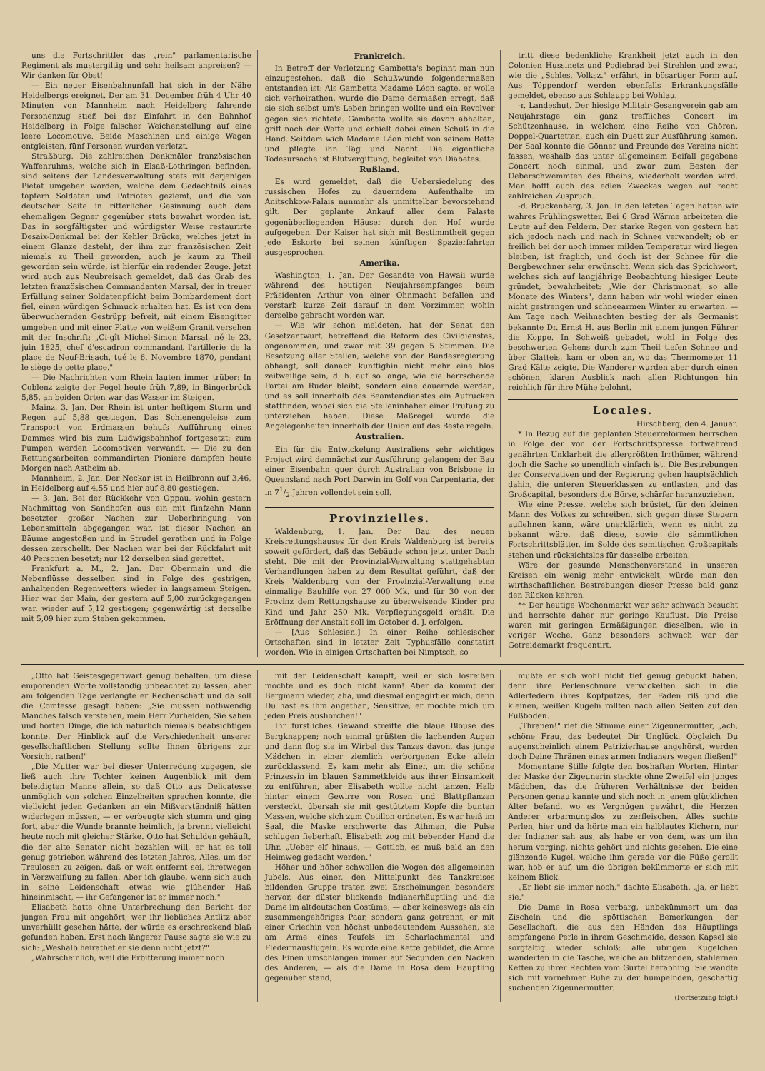uns die Fortschrittler das „rein" parlamentarische Regiment als mustergiltig und sehr heilsam anpreisen? — Wir danken für Obst!
— Ein neuer Eisenbahnunfall hat sich in der Nähe Heidelbergs ereignet. Der am 31. December früh 4 Uhr 40 Minuten von Mannheim nach Heidelberg fahrende Personenzug stieß bei der Einfahrt in den Bahnhof Heidelberg in Folge falscher Weichenstellung auf eine leere Locomotive. Beide Maschinen und einige Wagen entgleisten, fünf Personen wurden verletzt.
Straßburg. Die zahlreichen Denkmäler französischen Waffenruhms, welche sich in Elsaß-Lothringen befinden, sind seitens der Landesverwaltung stets mit derjenigen Pietät umgeben worden, welche dem Gedächtniß eines tapfern Soldaten und Patrioten geziemt, und die von deutscher Seite in ritterlicher Gesinnung auch dem ehemaligen Gegner gegenüber stets bewahrt worden ist. Das in sorgfältigster und würdigster Weise restaurirte Desaix-Denkmal bei der Kehler Brücke, welches jetzt in einem Glanze dasteht, der ihm zur französischen Zeit niemals zu Theil geworden, auch je kaum zu Theil geworden sein würde, ist hierfür ein redender Zeuge. Jetzt wird auch aus Neubreisach gemeldet, daß das Grab des letzten französischen Commandanten Marsal, der in treuer Erfüllung seiner Soldatenpflicht beim Bombardement dort fiel, einen würdigen Schmuck erhalten hat. Es ist von dem überwuchernden Gestrüpp befreit, mit einem Eisengitter umgeben und mit einer Platte von weißem Granit versehen mit der Inschrift: „Ci-gît Michel-Simon Marsal, né le 23. juin 1825, chef d'escadron commandant l'artillerie de la place de Neuf-Brisach, tué le 6. Novembre 1870, pendant le siège de cette place."
— Die Nachrichten vom Rhein lauten immer trüber: In Coblenz zeigte der Pegel heute früh 7,89, in Bingerbrück 5,85, an beiden Orten war das Wasser im Steigen.
Mainz, 3. Jan. Der Rhein ist unter heftigem Sturm und Regen auf 5,88 gestiegen. Das Schienengeleise zum Transport von Erdmassen behufs Aufführung eines Dammes wird bis zum Ludwigsbahnhof fortgesetzt; zum Pumpen werden Locomotiven verwandt. — Die zu den Rettungsarbeiten commandirten Pioniere dampfen heute Morgen nach Astheim ab.
Mannheim, 2. Jan. Der Neckar ist in Heilbronn auf 3,46, in Heidelberg auf 4,55 und hier auf 8,80 gestiegen.
— 3. Jan. Bei der Rückkehr von Oppau, wohin gestern Nachmittag von Sandhofen aus ein mit fünfzehn Mann besetzter großer Nachen zur Ueberbringung von Lebensmitteln abgegangen war, ist dieser Nachen an Bäume angestoßen und in Strudel gerathen und in Folge dessen zerschellt. Der Nachen war bei der Rückfahrt mit 40 Personen besetzt; nur 12 derselben sind gerettet.
Frankfurt a. M., 2. Jan. Der Obermain und die Nebenflüsse desselben sind in Folge des gestrigen, anhaltenden Regenwetters wieder in langsamem Steigen. Hier war der Main, der gestern auf 5,00 zurückgegangen war, wieder auf 5,12 gestiegen; gegenwärtig ist derselbe mit 5,09 hier zum Stehen gekommen.
Frankreich.
In Betreff der Verletzung Gambetta's beginnt man nun einzugestehen, daß die Schußwunde folgendermaßen entstanden ist: Als Gambetta Madame Léon sagte, er wolle sich verheirathen, wurde die Dame dermaßen erregt, daß sie sich selbst um's Leben bringen wollte und ein Revolver gegen sich richtete. Gambetta wollte sie davon abhalten, griff nach der Waffe und erhielt dabei einen Schuß in die Hand. Seitdem wich Madame Léon nicht von seinem Bette und pflegte ihn Tag und Nacht. Die eigentliche Todesursache ist Blutvergiftung, begleitet von Diabetes.
Rußland.
Es wird gemeldet, daß die Uebersiedelung des russischen Hofes zu dauerndem Aufenthalte im Anitschkow-Palais nunmehr als unmittelbar bevorstehend gilt. Der geplante Ankauf aller dem Palaste gegenüberliegenden Häuser durch den Hof wurde aufgegeben. Der Kaiser hat sich mit Bestimmtheit gegen jede Eskorte bei seinen künftigen Spazierfahrten ausgesprochen.
Amerika.
Washington, 1. Jan. Der Gesandte von Hawaii wurde während des heutigen Neujahrsempfanges beim Präsidenten Arthur von einer Ohnmacht befallen und verstarb kurze Zeit darauf in dem Vorzimmer, wohin derselbe gebracht worden war.
— Wie wir schon meldeten, hat der Senat den Gesetzentwurf, betreffend die Reform des Civildienstes, angenommen, und zwar mit 39 gegen 5 Stimmen. Die Besetzung aller Stellen, welche von der Bundesregierung abhängt, soll danach künftighin nicht mehr eine blos zeitweilige sein, d. h. auf so lange, wie die herrschende Partei am Ruder bleibt, sondern eine dauernde werden, und es soll innerhalb des Beamtendienstes ein Aufrücken stattfinden, wobei sich die Stelleninhaber einer Prüfung zu unterziehen haben. Diese Maßregel würde die Angelegenheiten innerhalb der Union auf das Beste regeln.
Australien.
Ein für die Entwickelung Australiens sehr wichtiges Project wird demnächst zur Ausführung gelangen: der Bau einer Eisenbahn quer durch Australien von Brisbone in Queensland nach Port Darwin im Golf von Carpentaria, der in 71/2 Jahren vollendet sein soll.
Provinzielles.
Waldenburg, 1. Jan. Der Bau des neuen Kreisrettungshauses für den Kreis Waldenburg ist bereits soweit gefördert, daß das Gebäude schon jetzt unter Dach steht. Die mit der Provinzial-Verwaltung stattgehabten Verhandlungen haben zu dem Resultat geführt, daß der Kreis Waldenburg von der Provinzial-Verwaltung eine einmalige Bauhilfe von 27 000 Mk. und für 30 von der Provinz dem Rettungshause zu überweisende Kinder pro Kind und Jahr 250 Mk. Verpflegungsgeld erhält. Die Eröffnung der Anstalt soll im October d. J. erfolgen.
— [Aus Schlesien.] In einer Reihe schlesischer Ortschaften sind in letzter Zeit Typhusfälle constatirt worden. Wie in einigen Ortschaften bei Nimptsch, so
tritt diese bedenkliche Krankheit jetzt auch in den Colonien Hussinetz und Podiebrad bei Strehlen und zwar, wie die „Schles. Volksz." erfährt, in bösartiger Form auf. Aus Töppendorf werden ebenfalls Erkrankungsfälle gemeldet, ebenso aus Schlaupp bei Wohlau.
-r. Landeshut. Der hiesige Militair-Gesangverein gab am Neujahrstage ein ganz treffliches Concert im Schützenhause, in welchem eine Reihe von Chören, Doppel-Quartetten, auch ein Duett zur Ausführung kamen. Der Saal konnte die Gönner und Freunde des Vereins nicht fassen, weshalb das unter allgemeinem Beifall gegebene Concert noch einmal, und zwar zum Besten der Ueberschwemmten des Rheins, wiederholt werden wird. Man hofft auch des edlen Zweckes wegen auf recht zahlreichen Zuspruch.
-d. Brückenberg, 3. Jan. In den letzten Tagen hatten wir wahres Frühlingswetter. Bei 6 Grad Wärme arbeiteten die Leute auf den Feldern. Der starke Regen von gestern hat sich jedoch nach und nach in Schnee verwandelt; ob er freilich bei der noch immer milden Temperatur wird liegen bleiben, ist fraglich, und doch ist der Schnee für die Bergbewohner sehr erwünscht. Wenn sich das Sprichwort, welches sich auf langjährige Beobachtung hiesiger Leute gründet, bewahrheitet: „Wie der Christmonat, so alle Monate des Winters", dann haben wir wohl wieder einen nicht gestrengen und schneearmen Winter zu erwarten. — Am Tage nach Weihnachten bestieg der als Germanist bekannte Dr. Ernst H. aus Berlin mit einem jungen Führer die Koppe. In Schweiß gebadet, wohl in Folge des beschwerten Gehens durch zum Theil tiefen Schnee und über Glatteis, kam er oben an, wo das Thermometer 11 Grad Kälte zeigte. Die Wanderer wurden aber durch einen schönen, klaren Ausblick nach allen Richtungen hin reichlich für ihre Mühe belohnt.
Locales.
Hirschberg, den 4. Januar.
* In Bezug auf die geplanten Steuerreformen herrschen in Folge der von der Fortschrittspresse fortwährend genährten Unklarheit die allergrößten Irrthümer, während doch die Sache so unendlich einfach ist. Die Bestrebungen der Conservativen und der Regierung gehen hauptsächlich dahin, die unteren Steuerklassen zu entlasten, und das Großcapital, besonders die Börse, schärfer heranzuziehen.
Wie eine Presse, welche sich brüstet, für den kleinen Mann des Volkes zu schreiben, sich gegen diese Steuern auflehnen kann, wäre unerklärlich, wenn es nicht zu bekannt wäre, daß diese, sowie die sämmtlichen Fortschrittsblätter, im Solde des semitischen Großcapitals stehen und rücksichtslos für dasselbe arbeiten.
Wäre der gesunde Menschenverstand in unseren Kreisen ein wenig mehr entwickelt, würde man den wirthschaftlichen Bestrebungen dieser Presse bald ganz den Rücken kehren.
** Der heutige Wochenmarkt war sehr schwach besucht und herrschte daher nur geringe Kauflust. Die Preise waren mit geringen Ermäßigungen dieselben, wie in voriger Woche. Ganz besonders schwach war der Getreidemarkt frequentirt.
„Otto hat Geistesgegenwart genug behalten, um diese empörenden Worte vollständig unbeachtet zu lassen, aber am folgenden Tage verlangte er Rechenschaft und da soll die Comtesse gesagt haben: „Sie müssen nothwendig Manches falsch verstehen, mein Herr Zurheiden, Sie sahen und hörten Dinge, die ich natürlich niemals beabsichtigen konnte. Der Hinblick auf die Verschiedenheit unserer gesellschaftlichen Stellung sollte Ihnen übrigens zur Vorsicht rathen!"
„Die Mutter war bei dieser Unterredung zugegen, sie ließ auch ihre Tochter keinen Augenblick mit dem beleidigten Manne allein, so daß Otto aus Delicatesse unmöglich von solchen Einzelheiten sprechen konnte, die vielleicht jeden Gedanken an ein Mißverständniß hätten widerlegen müssen, — er verbeugte sich stumm und ging fort, aber die Wunde brannte heimlich, ja brennt vielleicht heute noch mit gleicher Stärke. Otto hat Schulden gehäuft, die der alte Senator nicht bezahlen will, er hat es toll genug getrieben während des letzten Jahres, Alles, um der Treulosen zu zeigen, daß er weit entfernt sei, ihretwegen in Verzweiflung zu fallen. Aber ich glaube, wenn sich auch in seine Leidenschaft etwas wie glühender Haß hineinmischt, — ihr Gefangener ist er immer noch."
Elisabeth hatte ohne Unterbrechung den Bericht der jungen Frau mit angehört; wer ihr liebliches Antlitz aber unverhüllt gesehen hätte, der würde es erschreckend blaß gefunden haben. Erst nach längerer Pause sagte sie wie zu sich: „Weshalb heirathet er sie denn nicht jetzt?"
„Wahrscheinlich, weil die Erbitterung immer noch
mit der Leidenschaft kämpft, weil er sich losreißen möchte und es doch nicht kann! Aber da kommt der Bergmann wieder, aha, und diesmal engagirt er mich, denn Du hast es ihm angethan, Sensitive, er möchte mich um jeden Preis aushorchen!"
Ihr fürstliches Gewand streifte die blaue Blouse des Bergknappen; noch einmal grüßten die lachenden Augen und dann flog sie im Wirbel des Tanzes davon, das junge Mädchen in einer ziemlich verborgenen Ecke allein zurücklassend. Es kam mehr als Einer, um die schöne Prinzessin im blauen Sammetkleide aus ihrer Einsamkeit zu entführen, aber Elisabeth wollte nicht tanzen. Halb hinter einem Gewirre von Rosen und Blattpflanzen versteckt, übersah sie mit gestütztem Kopfe die bunten Massen, welche sich zum Cotillon ordneten. Es war heiß im Saal, die Maske erschwerte das Athmen, die Pulse schlugen fieberhaft, Elisabeth zog mit bebender Hand die Uhr. „Ueber elf hinaus, — Gottlob, es muß bald an den Heimweg gedacht werden."
Höher und höher schwollen die Wogen des allgemeinen Jubels. Aus einer, den Mittelpunkt des Tanzkreises bildenden Gruppe traten zwei Erscheinungen besonders hervor, der düster blickende Indianerhäuptling und die Dame im altdeutschen Costüme, — aber keineswegs als ein zusammengehöriges Paar, sondern ganz getrennt, er mit einer Griechin von höchst unbedeutendem Aussehen, sie am Arme eines Teufels im Scharlachmantel und Fledermausflügeln. Es wurde eine Kette gebildet, die Arme des Einen umschlangen immer auf Secunden den Nacken des Anderen, — als die Dame in Rosa dem Häuptling gegenüber stand,
mußte er sich wohl nicht tief genug gebückt haben, denn ihre Perlenschnüre verwickelten sich in die Adlerfedern ihres Kopfputzes, der Faden riß und die kleinen, weißen Kugeln rollten nach allen Seiten auf den Fußboden.
„Thränen!" rief die Stimme einer Zigeunermutter, „ach, schöne Frau, das bedeutet Dir Unglück. Obgleich Du augenscheinlich einem Patrizierhause angehörst, werden doch Deine Thränen eines armen Indianers wegen fließen!"
Momentane Stille folgte den boshaften Worten. Hinter der Maske der Zigeunerin steckte ohne Zweifel ein junges Mädchen, das die früheren Verhältnisse der beiden Personen genau kannte und sich noch in jenem glücklichen Alter befand, wo es Vergnügen gewährt, die Herzen Anderer erbarmungslos zu zerfleischen. Alles suchte Perlen, hier und da hörte man ein halblautes Kichern, nur der Indianer sah aus, als habe er von dem, was um ihn herum vorging, nichts gehört und nichts gesehen. Die eine glänzende Kugel, welche ihm gerade vor die Füße gerollt war, hob er auf, um die übrigen bekümmerte er sich mit keinem Blick.
„Er liebt sie immer noch," dachte Elisabeth, „ja, er liebt sie."
Die Dame in Rosa verbarg, unbekümmert um das Zischeln und die spöttischen Bemerkungen der Gesellschaft, die aus den Händen des Häuptlings empfangene Perle in ihrem Geschmeide, dessen Kapsel sie sorgfältig wieder schloß; alle übrigen Kügelchen wanderten in die Tasche, welche an blitzenden, stählernen Ketten zu ihrer Rechten vom Gürtel herabhing. Sie wandte sich mit vornehmer Ruhe zu der humpelnden, geschäftig suchenden Zigeunermutter.
(Fortsetzung folgt.)